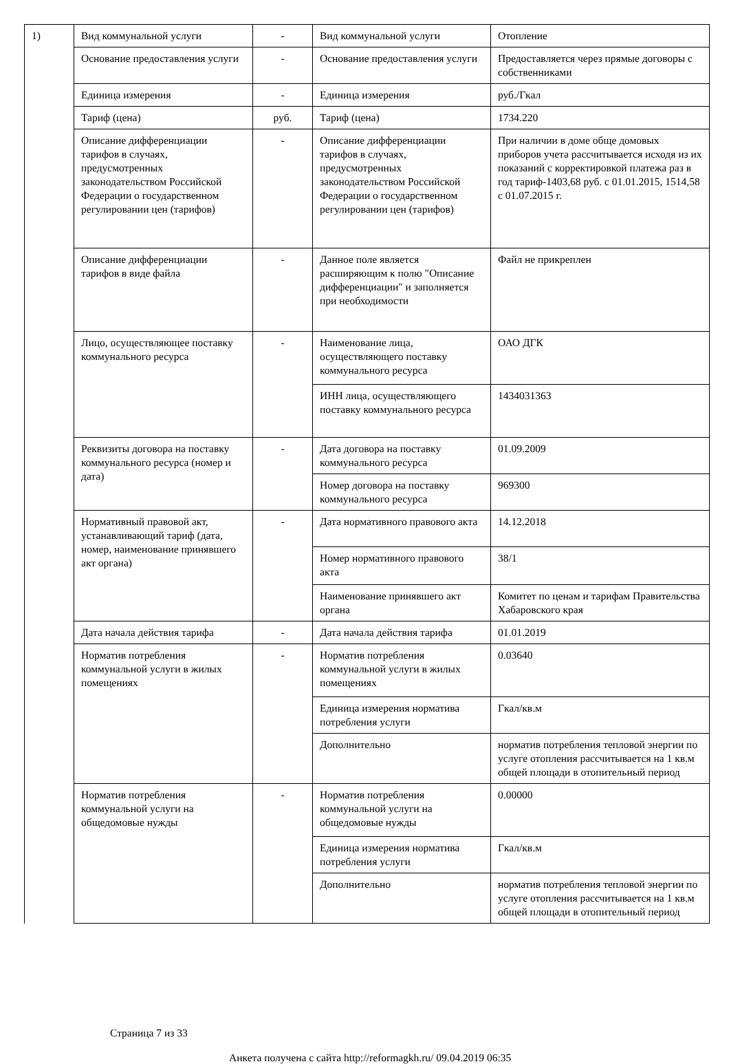| 1) | Вид коммунальной услуги | - | Вид коммунальной услуги | Отопление |
| | Основание предоставления услуги | - | Основание предоставления услуги | Предоставляется через прямые договоры с собственниками |
| | Единица измерения | - | Единица измерения | руб./Гкал |
| | Тариф (цена) | руб. | Тариф (цена) | 1734.220 |
| | Описание дифференциации тарифов в случаях, предусмотренных законодательством Российской Федерации о государственном регулировании цен (тарифов) | - | Описание дифференциации тарифов в случаях, предусмотренных законодательством Российской Федерации о государственном регулировании цен (тарифов) | При наличии в доме обще домовых приборов учета рассчитывается исходя из их показаний с корректировкой платежа раз в год тариф-1403,68 руб. с 01.01.2015, 1514,58 с 01.07.2015 г. |
| | Описание дифференциации тарифов в виде файла | - | Данное поле является расширяющим к полю "Описание дифференциации" и заполняется при необходимости | Файл не прикреплен |
| | Лицо, осуществляющее поставку коммунального ресурса | - | Наименование лица, осуществляющего поставку коммунального ресурса | ОАО ДГК |
| | | | ИНН лица, осуществляющего поставку коммунального ресурса | 1434031363 |
| | Реквизиты договора на поставку коммунального ресурса (номер и дата) | - | Дата договора на поставку коммунального ресурса | 01.09.2009 |
| | | | Номер договора на поставку коммунального ресурса | 969300 |
| | Нормативный правовой акт, устанавливающий тариф (дата, номер, наименование принявшего акт органа) | - | Дата нормативного правового акта | 14.12.2018 |
| | | | Номер нормативного правового акта | 38/1 |
| | | | Наименование принявшего акт органа | Комитет по ценам и тарифам Правительства Хабаровского края |
| | Дата начала действия тарифа | - | Дата начала действия тарифа | 01.01.2019 |
| | Норматив потребления коммунальной услуги в жилых помещениях | - | Норматив потребления коммунальной услуги в жилых помещениях | 0.03640 |
| | | | Единица измерения норматива потребления услуги | Гкал/кв.м |
| | | | Дополнительно | норматив потребления тепловой энергии по услуге отопления рассчитывается на 1 кв.м общей площади в отопительный период |
| | Норматив потребления коммунальной услуги на общедомовые нужды | - | Норматив потребления коммунальной услуги на общедомовые нужды | 0.00000 |
| | | | Единица измерения норматива потребления услуги | Гкал/кв.м |
| | | | Дополнительно | норматив потребления тепловой энергии по услуге отопления рассчитывается на 1 кв.м общей площади в отопительный период |
Страница 7 из 33
Анкета получена с сайта http://reformagkh.ru/ 09.04.2019 06:35